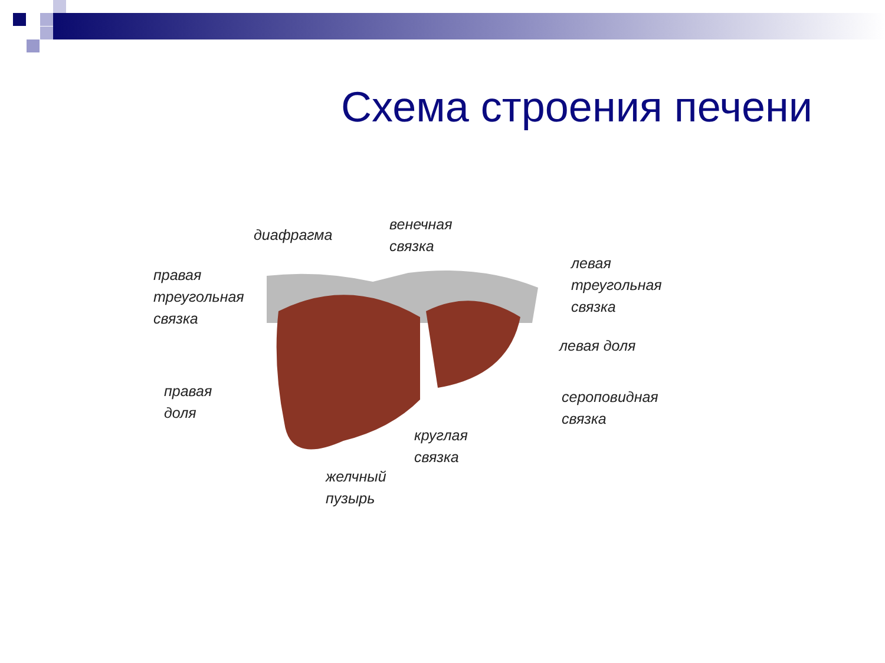Схема строения печени
диафрагма
венечная
связка
правая
треугольная
связка
левая
треугольная
связка
левая доля
правая
доля
сероповидная
связка
круглая
связка
желчный
пузырь